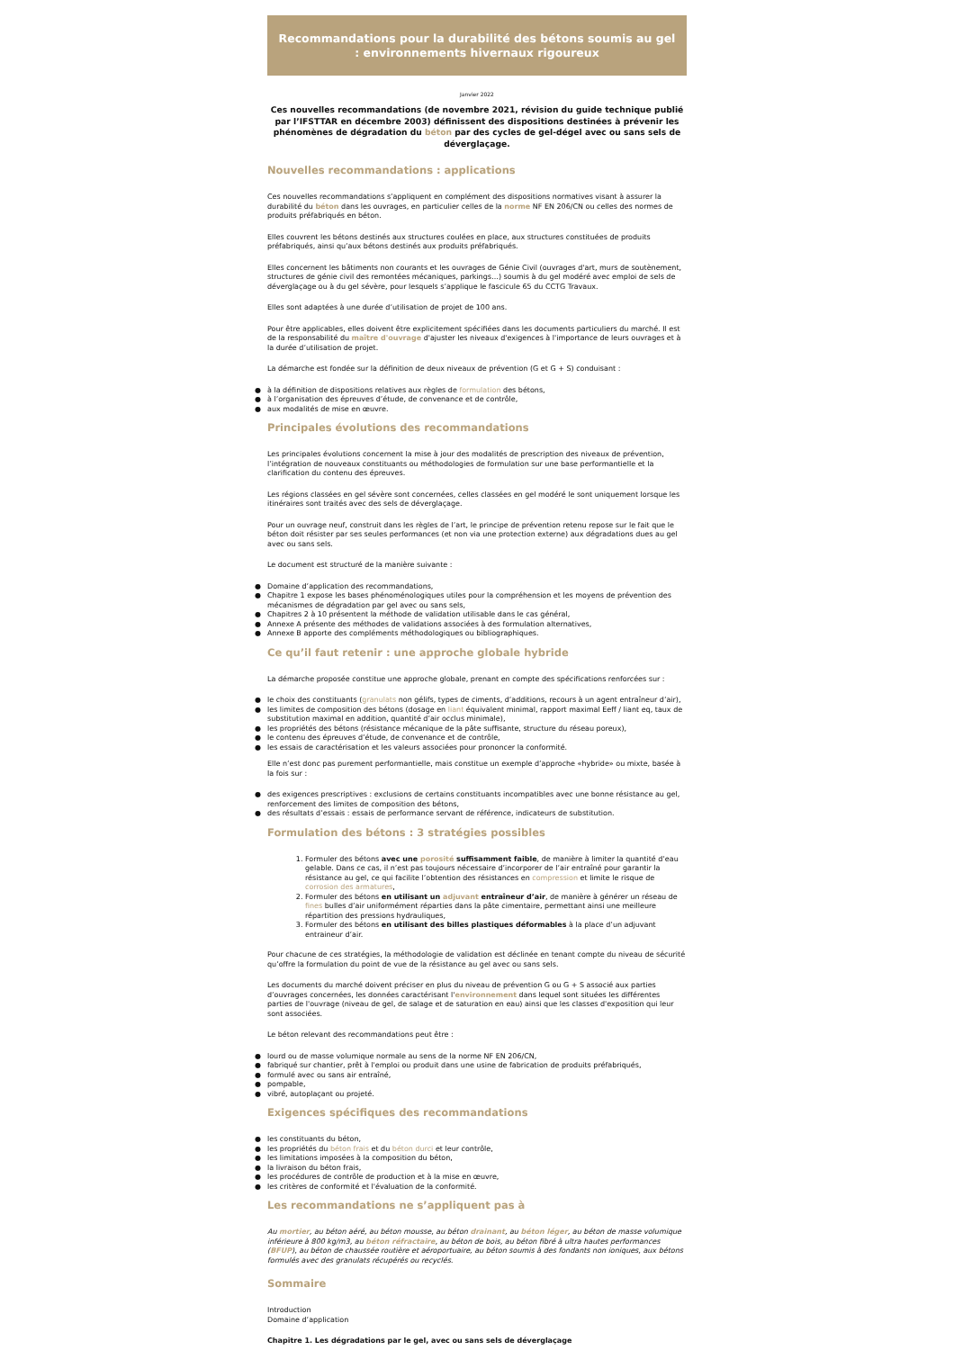Recommandations pour la durabilité des bétons soumis au gel : environnements hivernaux rigoureux
Janvier 2022
Ces nouvelles recommandations (de novembre 2021, révision du guide technique publié par l’IFSTTAR en décembre 2003) définissent des dispositions destinées à prévenir les phénomènes de dégradation du béton par des cycles de gel-dégel avec ou sans sels de déverglaçage.
Nouvelles recommandations : applications
Ces nouvelles recommandations s’appliquent en complément des dispositions normatives visant à assurer la durabilité du béton dans les ouvrages, en particulier celles de la norme NF EN 206/CN ou celles des normes de produits préfabriqués en béton.
Elles couvrent les bétons destinés aux structures coulées en place, aux structures constituées de produits préfabriqués, ainsi qu’aux bétons destinés aux produits préfabriqués.
Elles concernent les bâtiments non courants et les ouvrages de Génie Civil (ouvrages d'art, murs de soutènement, structures de génie civil des remontées mécaniques, parkings…) soumis à du gel modéré avec emploi de sels de déverglaçage ou à du gel sévère, pour lesquels s’applique le fascicule 65 du CCTG Travaux.
Elles sont adaptées à une durée d’utilisation de projet de 100 ans.
Pour être applicables, elles doivent être explicitement spécifiées dans les documents particuliers du marché. Il est de la responsabilité du maître d'ouvrage d'ajuster les niveaux d'exigences à l'importance de leurs ouvrages et à la durée d’utilisation de projet.
La démarche est fondée sur la définition de deux niveaux de prévention (G et G + S) conduisant :
● à la définition de dispositions relatives aux règles de formulation des bétons,
● à l’organisation des épreuves d’étude, de convenance et de contrôle,
● aux modalités de mise en œuvre.
Principales évolutions des recommandations
Les principales évolutions concernent la mise à jour des modalités de prescription des niveaux de prévention, l’intégration de nouveaux constituants ou méthodologies de formulation sur une base performantielle et la clarification du contenu des épreuves.
Les régions classées en gel sévère sont concernées, celles classées en gel modéré le sont uniquement lorsque les itinéraires sont traités avec des sels de déverglaçage.
Pour un ouvrage neuf, construit dans les règles de l’art, le principe de prévention retenu repose sur le fait que le béton doit résister par ses seules performances (et non via une protection externe) aux dégradations dues au gel avec ou sans sels.
Le document est structuré de la manière suivante :
● Domaine d’application des recommandations,
● Chapitre 1 expose les bases phénoménologiques utiles pour la compréhension et les moyens de prévention des mécanismes de dégradation par gel avec ou sans sels,
● Chapitres 2 à 10 présentent la méthode de validation utilisable dans le cas général,
● Annexe A présente des méthodes de validations associées à des formulation alternatives,
● Annexe B apporte des compléments méthodologiques ou bibliographiques.
Ce qu’il faut retenir : une approche globale hybride
La démarche proposée constitue une approche globale, prenant en compte des spécifications renforcées sur :
● le choix des constituants (granulats non gélifs, types de ciments, d’additions, recours à un agent entraîneur d’air),
● les limites de composition des bétons (dosage en liant équivalent minimal, rapport maximal Eeff / liant eq, taux de substitution maximal en addition, quantité d’air occlus minimale),
● les propriétés des bétons (résistance mécanique de la pâte suffisante, structure du réseau poreux),
● le contenu des épreuves d’étude, de convenance et de contrôle,
● les essais de caractérisation et les valeurs associées pour prononcer la conformité.
Elle n’est donc pas purement performantielle, mais constitue un exemple d’approche «hybride» ou mixte, basée à la fois sur :
● des exigences prescriptives : exclusions de certains constituants incompatibles avec une bonne résistance au gel, renforcement des limites de composition des bétons,
● des résultats d’essais : essais de performance servant de référence, indicateurs de substitution.
Formulation des bétons : 3 stratégies possibles
1. Formuler des bétons avec une porosité suffisamment faible, de manière à limiter la quantité d’eau gelable. Dans ce cas, il n’est pas toujours nécessaire d’incorporer de l’air entraîné pour garantir la résistance au gel, ce qui facilite l’obtention des résistances en compression et limite le risque de corrosion des armatures,
2. Formuler des bétons en utilisant un adjuvant entraîneur d’air, de manière à générer un réseau de fines bulles d’air uniformément réparties dans la pâte cimentaire, permettant ainsi une meilleure répartition des pressions hydrauliques,
3. Formuler des bétons en utilisant des billes plastiques déformables à la place d’un adjuvant entraineur d’air.
Pour chacune de ces stratégies, la méthodologie de validation est déclinée en tenant compte du niveau de sécurité qu’offre la formulation du point de vue de la résistance au gel avec ou sans sels.
Les documents du marché doivent préciser en plus du niveau de prévention G ou G + S associé aux parties d’ouvrages concernées, les données caractérisant l'environnement dans lequel sont situées les différentes parties de l'ouvrage (niveau de gel, de salage et de saturation en eau) ainsi que les classes d'exposition qui leur sont associées.
Le béton relevant des recommandations peut être :
● lourd ou de masse volumique normale au sens de la norme NF EN 206/CN,
● fabriqué sur chantier, prêt à l'emploi ou produit dans une usine de fabrication de produits préfabriqués,
● formulé avec ou sans air entraîné,
● pompable,
● vibré, autoplaçant ou projeté.
Exigences spécifiques des recommandations
● les constituants du béton,
● les propriétés du béton frais et du béton durci et leur contrôle,
● les limitations imposées à la composition du béton,
● la livraison du béton frais,
● les procédures de contrôle de production et à la mise en œuvre,
● les critères de conformité et l'évaluation de la conformité.
Les recommandations ne s’appliquent pas à
Au mortier, au béton aéré, au béton mousse, au béton drainant, au béton léger, au béton de masse volumique inférieure à 800 kg/m3, au béton réfractaire, au béton de bois, au béton fibré à ultra hautes performances (BFUP), au béton de chaussée routière et aéroportuaire, au béton soumis à des fondants non ioniques, aux bétons formulés avec des granulats récupérés ou recyclés.
Sommaire
Introduction
Domaine d’application
Chapitre 1. Les dégradations par le gel, avec ou sans sels de déverglaçage